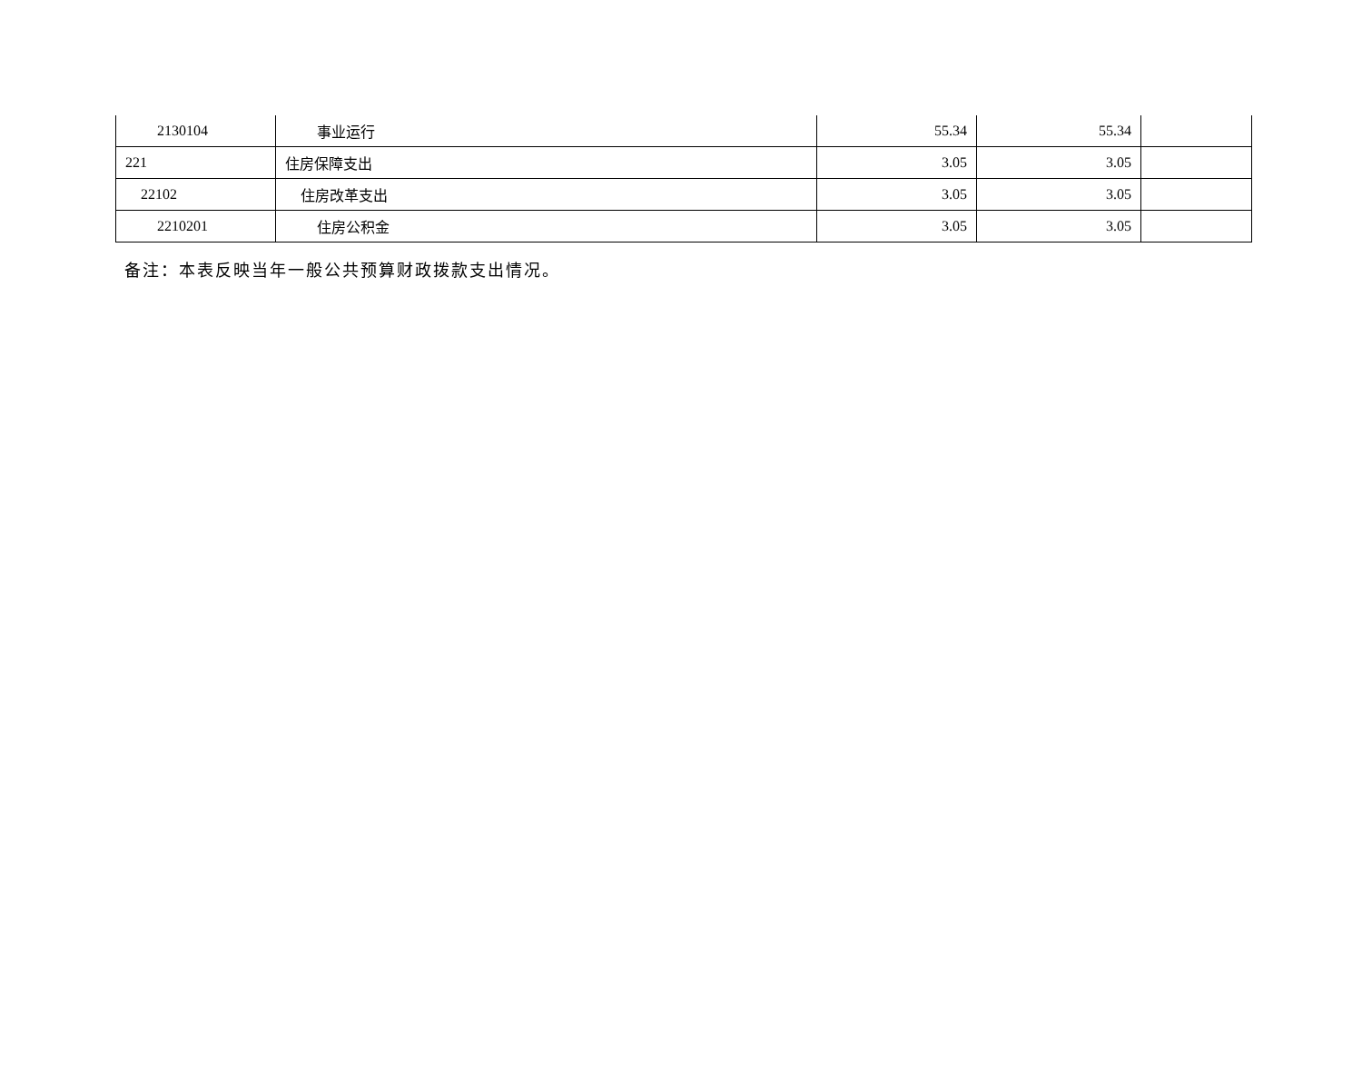| 2130104 | 事业运行 | 55.34 | 55.34 | |
| 221 | 住房保障支出 | 3.05 | 3.05 | |
| 22102 | 住房改革支出 | 3.05 | 3.05 | |
| 2210201 | 住房公积金 | 3.05 | 3.05 | |
备注：本表反映当年一般公共预算财政拨款支出情况。